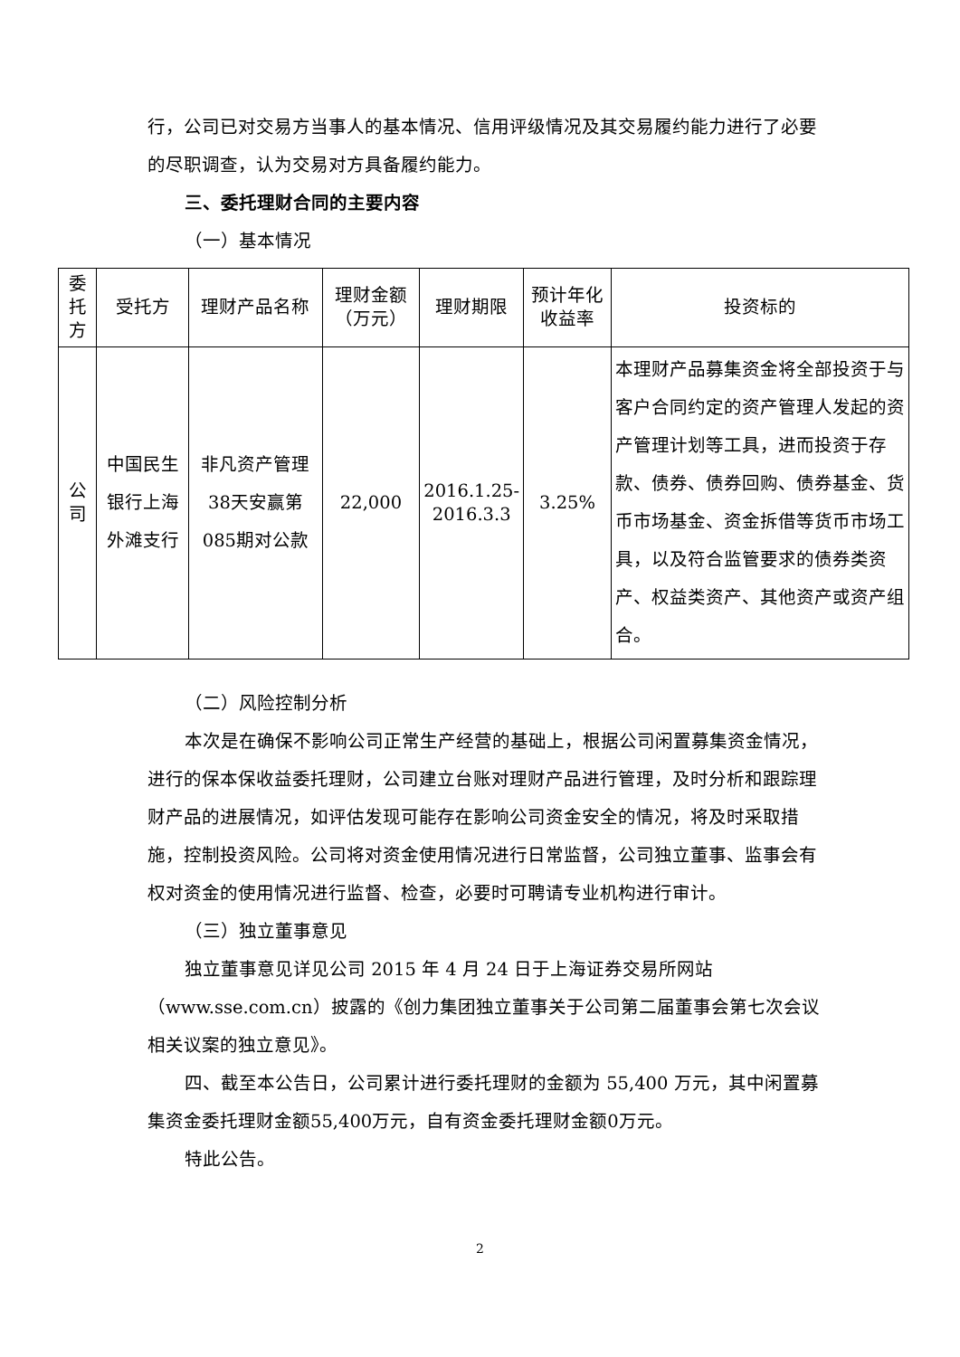行，公司已对交易方当事人的基本情况、信用评级情况及其交易履约能力进行了必要的尽职调查，认为交易对方具备履约能力。
三、委托理财合同的主要内容
（一）基本情况
| 委托方 | 受托方 | 理财产品名称 | 理财金额（万元） | 理财期限 | 预计年化收益率 | 投资标的 |
| --- | --- | --- | --- | --- | --- | --- |
| 公司 | 中国民生银行上海外滩支行 | 非凡资产管理38天安赢第085期对公款 | 22,000 | 2016.1.25- 2016.3.3 | 3.25% | 本理财产品募集资金将全部投资于与客户合同约定的资产管理人发起的资产管理计划等工具，进而投资于存款、债券、债券回购、债券基金、货币市场基金、资金拆借等货币市场工具，以及符合监管要求的债券类资产、权益类资产、其他资产或资产组合。 |
（二）风险控制分析
本次是在确保不影响公司正常生产经营的基础上，根据公司闲置募集资金情况，进行的保本保收益委托理财，公司建立台账对理财产品进行管理，及时分析和跟踪理财产品的进展情况，如评估发现可能存在影响公司资金安全的情况，将及时采取措施，控制投资风险。公司将对资金使用情况进行日常监督，公司独立董事、监事会有权对资金的使用情况进行监督、检查，必要时可聘请专业机构进行审计。
（三）独立董事意见
独立董事意见详见公司 2015 年 4 月 24 日于上海证券交易所网站（www.sse.com.cn）披露的《创力集团独立董事关于公司第二届董事会第七次会议相关议案的独立意见》。
四、截至本公告日，公司累计进行委托理财的金额为 55,400 万元，其中闲置募集资金委托理财金额55,400万元，自有资金委托理财金额0万元。
特此公告。
2